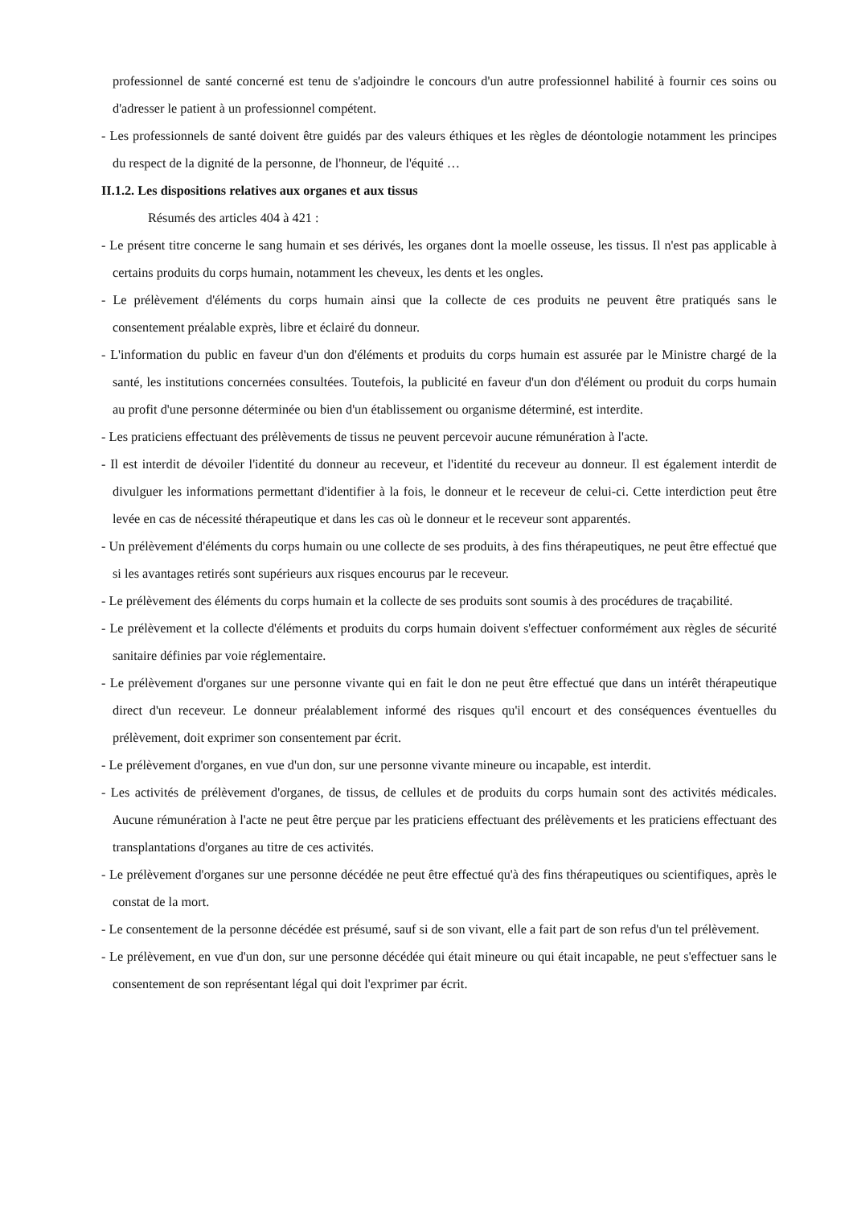professionnel de santé concerné est tenu de s'adjoindre le concours d'un autre professionnel habilité à fournir ces soins ou d'adresser le patient à un professionnel compétent.
- Les professionnels de santé doivent être guidés par des valeurs éthiques et les règles de déontologie notamment les principes du respect de la dignité de la personne, de l'honneur, de l'équité …
II.1.2. Les dispositions relatives aux organes et aux tissus
Résumés des articles 404 à 421 :
- Le présent titre concerne le sang humain et ses dérivés, les organes dont la moelle osseuse, les tissus. Il n'est pas applicable à certains produits du corps humain, notamment les cheveux, les dents et les ongles.
- Le prélèvement d'éléments du corps humain ainsi que la collecte de ces produits ne peuvent être pratiqués sans le consentement préalable exprès, libre et éclairé du donneur.
- L'information du public en faveur d'un don d'éléments et produits du corps humain est assurée par le Ministre chargé de la santé, les institutions concernées consultées. Toutefois, la publicité en faveur d'un don d'élément ou produit du corps humain au profit d'une personne déterminée ou bien d'un établissement ou organisme déterminé, est interdite.
- Les praticiens effectuant des prélèvements de tissus ne peuvent percevoir aucune rémunération à l'acte.
- Il est interdit de dévoiler l'identité du donneur au receveur, et l'identité du receveur au donneur. Il est également interdit de divulguer les informations permettant d'identifier à la fois, le donneur et le receveur de celui-ci. Cette interdiction peut être levée en cas de nécessité thérapeutique et dans les cas où le donneur et le receveur sont apparentés.
- Un prélèvement d'éléments du corps humain ou une collecte de ses produits, à des fins thérapeutiques, ne peut être effectué que si les avantages retirés sont supérieurs aux risques encourus par le receveur.
- Le prélèvement des éléments du corps humain et la collecte de ses produits sont soumis à des procédures de traçabilité.
- Le prélèvement et la collecte d'éléments et produits du corps humain doivent s'effectuer conformément aux règles de sécurité sanitaire définies par voie réglementaire.
- Le prélèvement d'organes sur une personne vivante qui en fait le don ne peut être effectué que dans un intérêt thérapeutique direct d'un receveur. Le donneur préalablement informé des risques qu'il encourt et des conséquences éventuelles du prélèvement, doit exprimer son consentement par écrit.
- Le prélèvement d'organes, en vue d'un don, sur une personne vivante mineure ou incapable, est interdit.
- Les activités de prélèvement d'organes, de tissus, de cellules et de produits du corps humain sont des activités médicales. Aucune rémunération à l'acte ne peut être perçue par les praticiens effectuant des prélèvements et les praticiens effectuant des transplantations d'organes au titre de ces activités.
- Le prélèvement d'organes sur une personne décédée ne peut être effectué qu'à des fins thérapeutiques ou scientifiques, après le constat de la mort.
- Le consentement de la personne décédée est présumé, sauf si de son vivant, elle a fait part de son refus d'un tel prélèvement.
- Le prélèvement, en vue d'un don, sur une personne décédée qui était mineure ou qui était incapable, ne peut s'effectuer sans le consentement de son représentant légal qui doit l'exprimer par écrit.